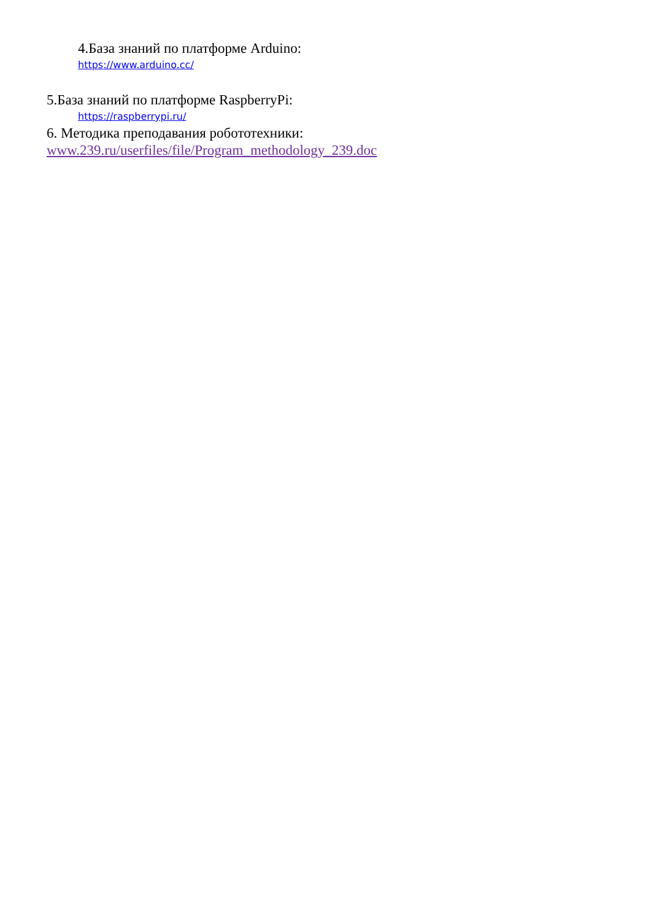4.База знаний по платформе Arduino:
https://www.arduino.cc/
5.База знаний по платформе RaspberryPi:
https://raspberrypi.ru/
6. Методика преподавания робототехники:
www.239.ru/userfiles/file/Program_methodology_239.doc